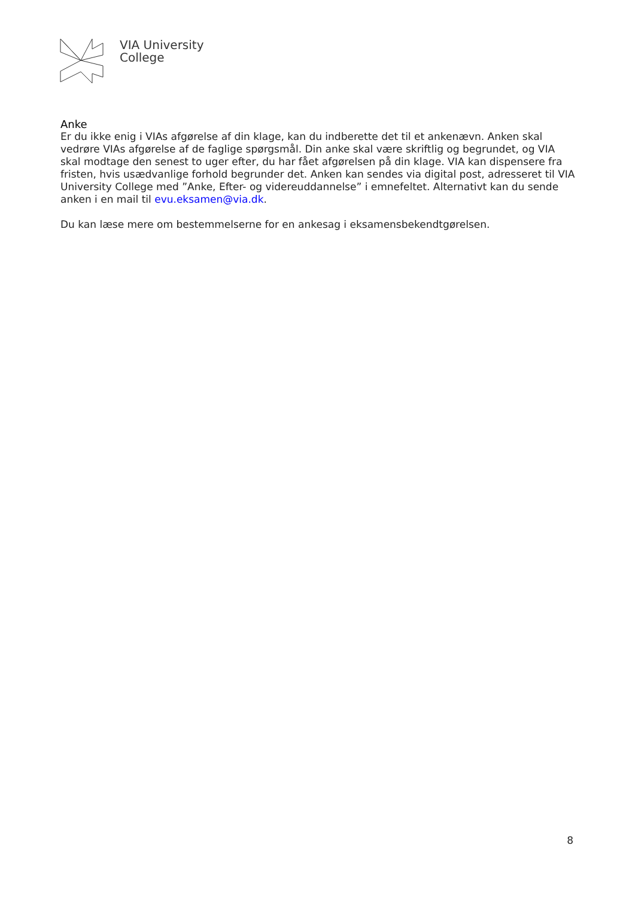VIA University
College
Anke
Er du ikke enig i VIAs afgørelse af din klage, kan du indberette det til et ankenævn. Anken skal vedrøre VIAs afgørelse af de faglige spørgsmål. Din anke skal være skriftlig og begrundet, og VIA skal modtage den senest to uger efter, du har fået afgørelsen på din klage. VIA kan dispensere fra fristen, hvis usædvanlige forhold begrunder det. Anken kan sendes via digital post, adresseret til VIA University College med ”Anke, Efter- og videreuddannelse” i emnefeltet. Alternativt kan du sende anken i en mail til evu.eksamen@via.dk.
Du kan læse mere om bestemmelserne for en ankesag i eksamensbekendtgørelsen.
8